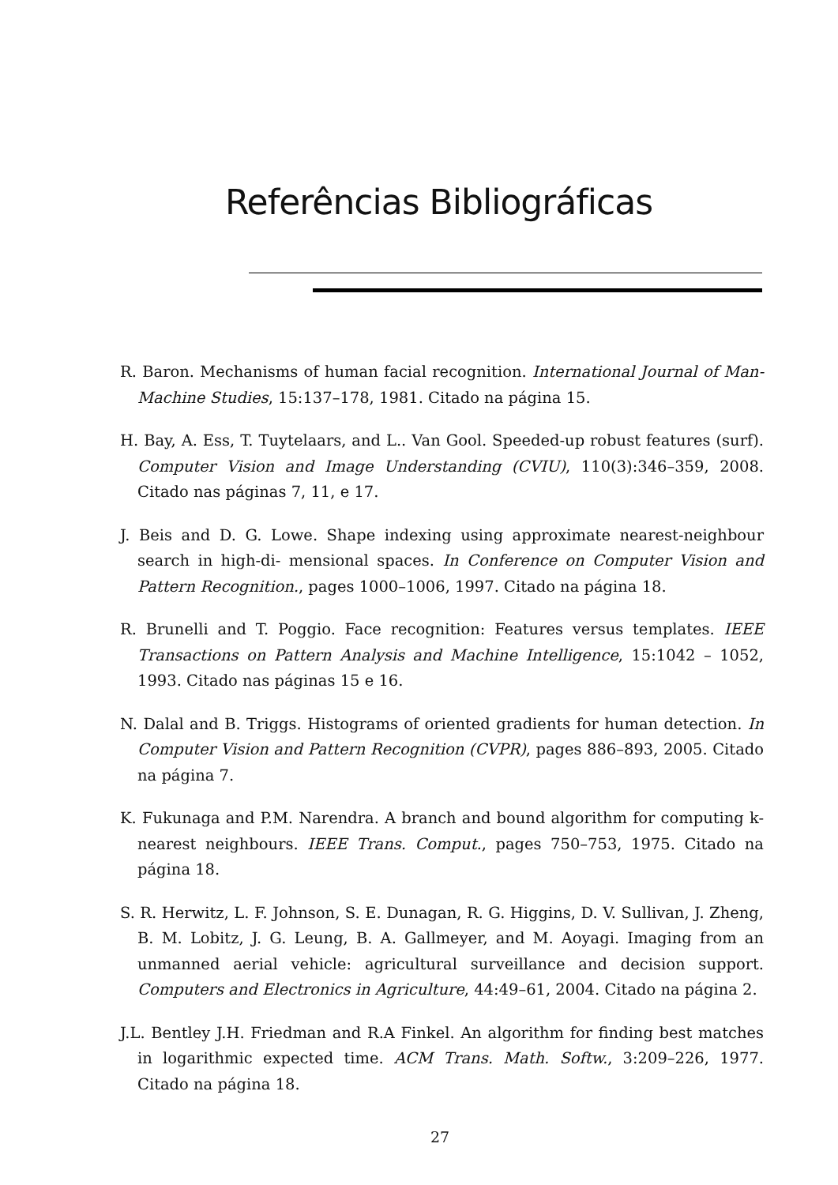Referências Bibliográficas
R. Baron. Mechanisms of human facial recognition. International Journal of Man-Machine Studies, 15:137–178, 1981. Citado na página 15.
H. Bay, A. Ess, T. Tuytelaars, and L.. Van Gool. Speeded-up robust features (surf). Computer Vision and Image Understanding (CVIU), 110(3):346–359, 2008. Citado nas páginas 7, 11, e 17.
J. Beis and D. G. Lowe. Shape indexing using approximate nearest-neighbour search in high-di- mensional spaces. In Conference on Computer Vision and Pattern Recognition., pages 1000–1006, 1997. Citado na página 18.
R. Brunelli and T. Poggio. Face recognition: Features versus templates. IEEE Transactions on Pattern Analysis and Machine Intelligence, 15:1042 – 1052, 1993. Citado nas páginas 15 e 16.
N. Dalal and B. Triggs. Histograms of oriented gradients for human detection. In Computer Vision and Pattern Recognition (CVPR), pages 886–893, 2005. Citado na página 7.
K. Fukunaga and P.M. Narendra. A branch and bound algorithm for computing k-nearest neighbours. IEEE Trans. Comput., pages 750–753, 1975. Citado na página 18.
S. R. Herwitz, L. F. Johnson, S. E. Dunagan, R. G. Higgins, D. V. Sullivan, J. Zheng, B. M. Lobitz, J. G. Leung, B. A. Gallmeyer, and M. Aoyagi. Imaging from an unmanned aerial vehicle: agricultural surveillance and decision support. Computers and Electronics in Agriculture, 44:49–61, 2004. Citado na página 2.
J.L. Bentley J.H. Friedman and R.A Finkel. An algorithm for finding best matches in logarithmic expected time. ACM Trans. Math. Softw., 3:209–226, 1977. Citado na página 18.
27